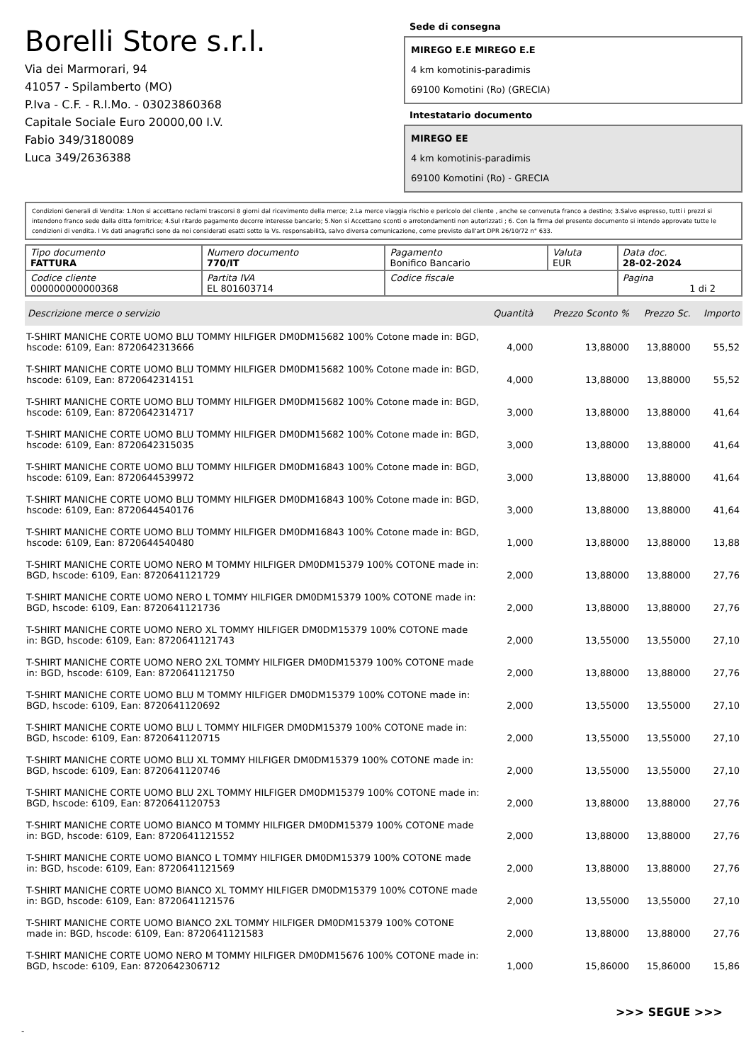Borelli Store s.r.l.
Via dei Marmorari, 94
41057 - Spilamberto (MO)
P.Iva - C.F. - R.I.Mo. - 03023860368
Capitale Sociale Euro 20000,00 I.V.
Fabio 349/3180089
Luca 349/2636388
Sede di consegna
MIREGO E.E MIREGO E.E
4 km komotinis-paradimis
69100 Komotini (Ro) (GRECIA)
Intestatario documento
MIREGO EE
4 km komotinis-paradimis
69100 Komotini (Ro) - GRECIA
Condizioni Generali di Vendita: 1.Non si accettano reclami trascorsi 8 giorni dal ricevimento della merce; 2.La merce viaggia rischio e pericolo del cliente , anche se convenuta franco a destino; 3.Salvo espresso, tutti i prezzi si intendono franco sede dalla ditta fornitrice; 4.Sul ritardo pagamento decorre interesse bancario; 5.Non si Accettano sconti o arrotondamenti non autorizzati ; 6. Con la firma del presente documento si intendo approvate tutte le condizioni di vendita. I Vs dati anagrafici sono da noi considerati esatti sotto la Vs. responsabilità, salvo diversa comunicazione, come previsto dall'art DPR 26/10/72 n° 633.
| Tipo documento FATTURA | Numero documento 770/IT | Pagamento Bonifico Bancario | Valuta EUR | Data doc. 28-02-2024 |
| Codice cliente 000000000000368 | Partita IVA EL 801603714 | Codice fiscale | | Pagina 1 di 2 |
| Descrizione merce o servizio | Quantità | Prezzo Sconto % | Prezzo Sc. | Importo |
| --- | --- | --- | --- | --- |
| T-SHIRT MANICHE CORTE UOMO BLU TOMMY HILFIGER DM0DM15682 100% Cotone made in: BGD, hscode: 6109, Ean: 8720642313666 | 4,000 | 13,88000 | 13,88000 | 55,52 |
| T-SHIRT MANICHE CORTE UOMO BLU TOMMY HILFIGER DM0DM15682 100% Cotone made in: BGD, hscode: 6109, Ean: 8720642314151 | 4,000 | 13,88000 | 13,88000 | 55,52 |
| T-SHIRT MANICHE CORTE UOMO BLU TOMMY HILFIGER DM0DM15682 100% Cotone made in: BGD, hscode: 6109, Ean: 8720642314717 | 3,000 | 13,88000 | 13,88000 | 41,64 |
| T-SHIRT MANICHE CORTE UOMO BLU TOMMY HILFIGER DM0DM15682 100% Cotone made in: BGD, hscode: 6109, Ean: 8720642315035 | 3,000 | 13,88000 | 13,88000 | 41,64 |
| T-SHIRT MANICHE CORTE UOMO BLU TOMMY HILFIGER DM0DM16843 100% Cotone made in: BGD, hscode: 6109, Ean: 8720644539972 | 3,000 | 13,88000 | 13,88000 | 41,64 |
| T-SHIRT MANICHE CORTE UOMO BLU TOMMY HILFIGER DM0DM16843 100% Cotone made in: BGD, hscode: 6109, Ean: 8720644540176 | 3,000 | 13,88000 | 13,88000 | 41,64 |
| T-SHIRT MANICHE CORTE UOMO BLU TOMMY HILFIGER DM0DM16843 100% Cotone made in: BGD, hscode: 6109, Ean: 8720644540480 | 1,000 | 13,88000 | 13,88000 | 13,88 |
| T-SHIRT MANICHE CORTE UOMO NERO M TOMMY HILFIGER DM0DM15379 100% COTONE made in: BGD, hscode: 6109, Ean: 8720641121729 | 2,000 | 13,88000 | 13,88000 | 27,76 |
| T-SHIRT MANICHE CORTE UOMO NERO L TOMMY HILFIGER DM0DM15379 100% COTONE made in: BGD, hscode: 6109, Ean: 8720641121736 | 2,000 | 13,88000 | 13,88000 | 27,76 |
| T-SHIRT MANICHE CORTE UOMO NERO XL TOMMY HILFIGER DM0DM15379 100% COTONE made in: BGD, hscode: 6109, Ean: 8720641121743 | 2,000 | 13,55000 | 13,55000 | 27,10 |
| T-SHIRT MANICHE CORTE UOMO NERO 2XL TOMMY HILFIGER DM0DM15379 100% COTONE made in: BGD, hscode: 6109, Ean: 8720641121750 | 2,000 | 13,88000 | 13,88000 | 27,76 |
| T-SHIRT MANICHE CORTE UOMO BLU M TOMMY HILFIGER DM0DM15379 100% COTONE made in: BGD, hscode: 6109, Ean: 8720641120692 | 2,000 | 13,55000 | 13,55000 | 27,10 |
| T-SHIRT MANICHE CORTE UOMO BLU L TOMMY HILFIGER DM0DM15379 100% COTONE made in: BGD, hscode: 6109, Ean: 8720641120715 | 2,000 | 13,55000 | 13,55000 | 27,10 |
| T-SHIRT MANICHE CORTE UOMO BLU XL TOMMY HILFIGER DM0DM15379 100% COTONE made in: BGD, hscode: 6109, Ean: 8720641120746 | 2,000 | 13,55000 | 13,55000 | 27,10 |
| T-SHIRT MANICHE CORTE UOMO BLU 2XL TOMMY HILFIGER DM0DM15379 100% COTONE made in: BGD, hscode: 6109, Ean: 8720641120753 | 2,000 | 13,88000 | 13,88000 | 27,76 |
| T-SHIRT MANICHE CORTE UOMO BIANCO M TOMMY HILFIGER DM0DM15379 100% COTONE made in: BGD, hscode: 6109, Ean: 8720641121552 | 2,000 | 13,88000 | 13,88000 | 27,76 |
| T-SHIRT MANICHE CORTE UOMO BIANCO L TOMMY HILFIGER DM0DM15379 100% COTONE made in: BGD, hscode: 6109, Ean: 8720641121569 | 2,000 | 13,88000 | 13,88000 | 27,76 |
| T-SHIRT MANICHE CORTE UOMO BIANCO XL TOMMY HILFIGER DM0DM15379 100% COTONE made in: BGD, hscode: 6109, Ean: 8720641121576 | 2,000 | 13,55000 | 13,55000 | 27,10 |
| T-SHIRT MANICHE CORTE UOMO BIANCO 2XL TOMMY HILFIGER DM0DM15379 100% COTONE made in: BGD, hscode: 6109, Ean: 8720641121583 | 2,000 | 13,88000 | 13,88000 | 27,76 |
| T-SHIRT MANICHE CORTE UOMO NERO M TOMMY HILFIGER DM0DM15676 100% COTONE made in: BGD, hscode: 6109, Ean: 8720642306712 | 1,000 | 15,86000 | 15,86000 | 15,86 |
>>> SEGUE >>>
-